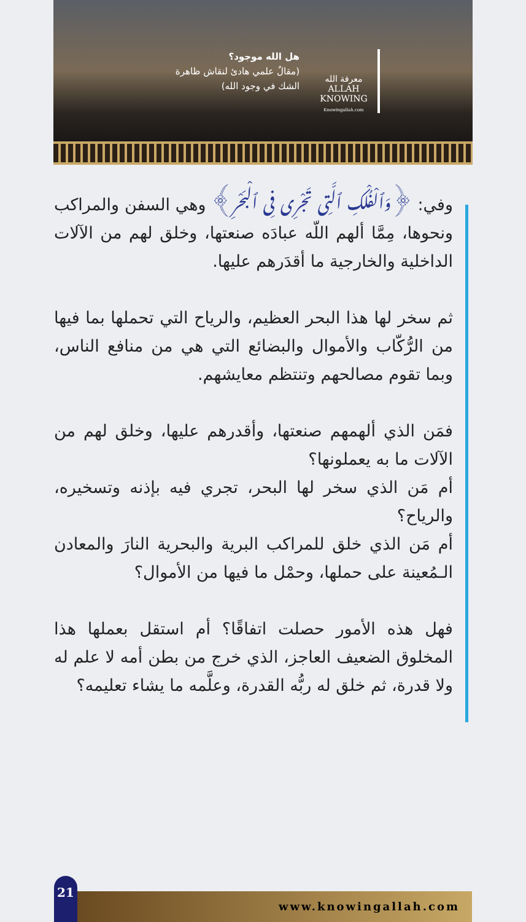هل الله موجود؟
(مقالٌ علمي هادئ لنقاش ظاهرة الشك في وجود الله)
معرفة الله
ALLAH
KNOWING
Knowingallah.com
وفي: ﴿وَٱلْفُلْكِ ٱلَّتِى تَجْرِى فِى ٱلْبَحْرِ﴾ وهي السفن والمراكب ونحوها، مِمَّا ألهم اللّه عبادَه صنعتها، وخلق لهم من الآلات الداخلية والخارجية ما أقدَرهم عليها.
ثم سخر لها هذا البحر العظيم، والرياح التي تحملها بما فيها من الرُّكّاب والأموال والبضائع التي هي من منافع الناس، وبما تقوم مصالحهم وتنتظم معايشهم.
فمَن الذي ألهمهم صنعتها، وأقدرهم عليها، وخلق لهم من الآلات ما به يعملونها؟
أم مَن الذي سخر لها البحر، تجري فيه بإذنه وتسخيره، والرياح؟
أم مَن الذي خلق للمراكب البرية والبحرية النارَ والمعادن الـمُعينة على حملها، وحمْل ما فيها من الأموال؟
فهل هذه الأمور حصلت اتفاقًا؟ أم استقل بعملها هذا المخلوق الضعيف العاجز، الذي خرج من بطن أمه لا علم له ولا قدرة، ثم خلق له ربُّه القدرة، وعلَّمه ما يشاء تعليمه؟
www.knowingallah.com
21